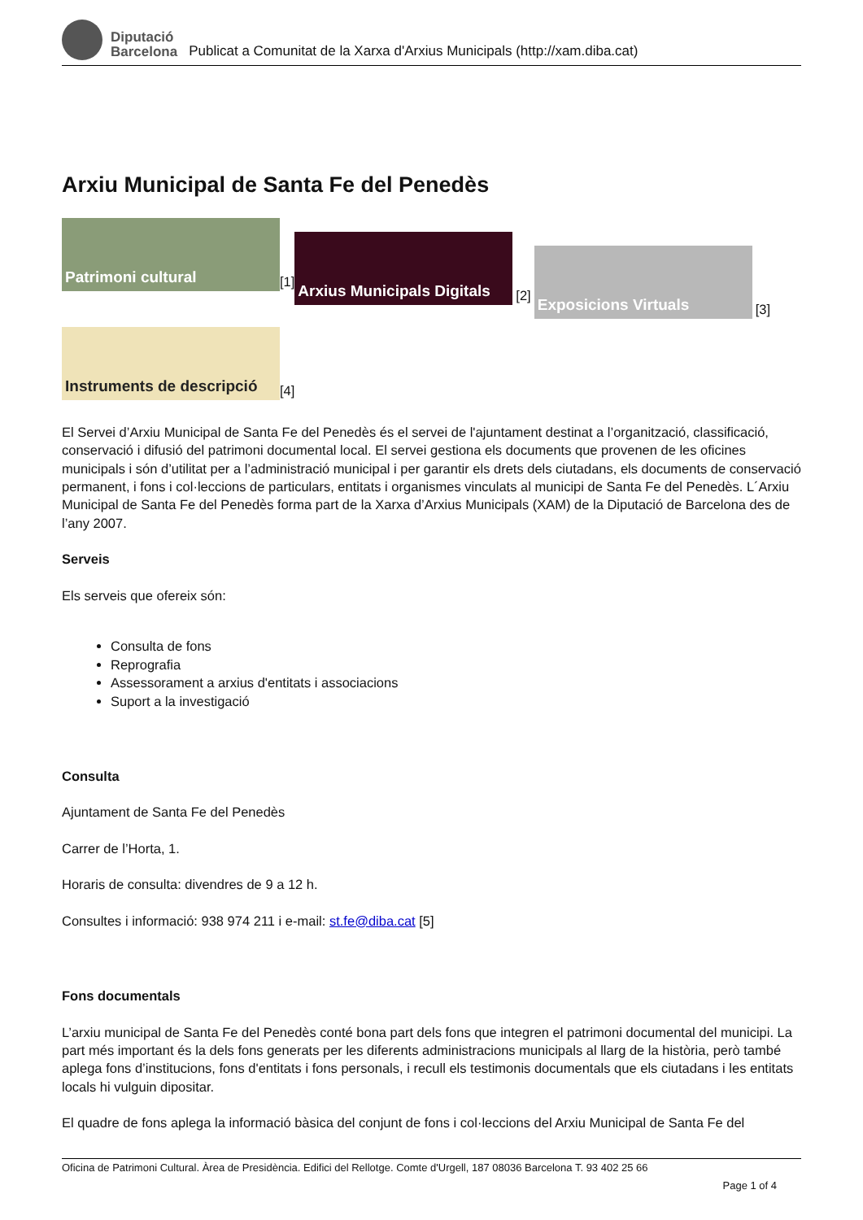Diputació
Barcelona
Publicat a Comunitat de la Xarxa d'Arxius Municipals (http://xam.diba.cat)
Arxiu Municipal de Santa Fe del Penedès
Patrimoni cultural
[1]
Arxius Municipals Digitals
[2]
Exposicions Virtuals
[3]
Instruments de descripció
[4]
El Servei d’Arxiu Municipal de Santa Fe del Penedès és el servei de l'ajuntament destinat a l’organització, classificació, conservació i difusió del patrimoni documental local. El servei gestiona els documents que provenen de les oficines municipals i són d’utilitat per a l’administració municipal i per garantir els drets dels ciutadans, els documents de conservació permanent, i fons i col·leccions de particulars, entitats i organismes vinculats al municipi de Santa Fe del Penedès. L´Arxiu Municipal de Santa Fe del Penedès forma part de la Xarxa d’Arxius Municipals (XAM) de la Diputació de Barcelona des de l’any 2007.
Serveis
Els serveis que ofereix són:
Consulta de fons
Reprografia
Assessorament a arxius d'entitats i associacions
Suport a la investigació
Consulta
Ajuntament de Santa Fe del Penedès
Carrer de l’Horta, 1.
Horaris de consulta: divendres de 9 a 12 h.
Consultes i informació: 938 974 211 i e-mail: st.fe@diba.cat [5]
Fons documentals
L’arxiu municipal de Santa Fe del Penedès conté bona part dels fons que integren el patrimoni documental del municipi. La part més important és la dels fons generats per les diferents administracions municipals al llarg de la història, però també aplega fons d’institucions, fons d'entitats i fons personals, i recull els testimonis documentals que els ciutadans i les entitats locals hi vulguin dipositar.
El quadre de fons aplega la informació bàsica del conjunt de fons i col·leccions del Arxiu Municipal de Santa Fe del
Oficina de Patrimoni Cultural. Àrea de Presidència. Edifici del Rellotge. Comte d'Urgell, 187 08036 Barcelona T. 93 402 25 66
Page 1 of 4